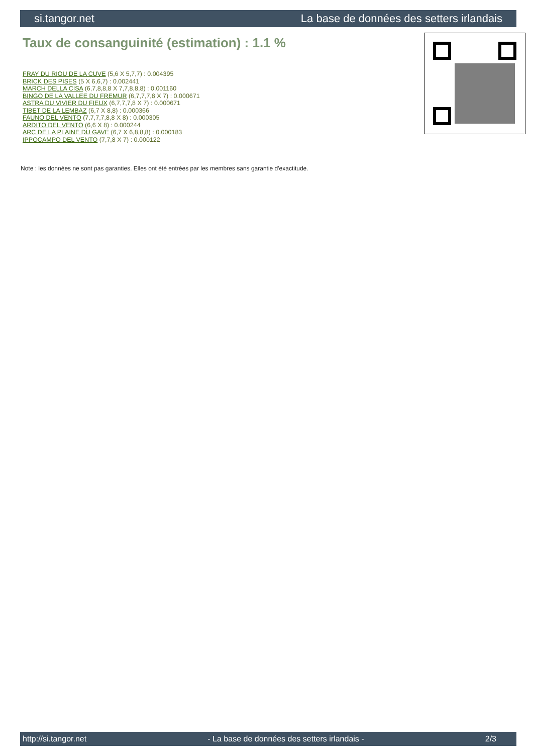si.tangor.net La base de données des setters irlandais
Taux de consanguinité (estimation) : 1.1 %
FRAY DU RIOU DE LA CUVE (5,6 X 5,7,7) : 0.004395
BRICK DES PISES (5 X 6,6,7) : 0.002441
MARCH DELLA CISA (6,7,8,8,8 X 7,7,8,8,8) : 0.001160
BINGO DE LA VALLEE DU FREMUR (6,7,7,7,8 X 7) : 0.000671
ASTRA DU VIVIER DU FIEUX (6,7,7,7,8 X 7) : 0.000671
TIBET DE LA LEMBAZ (6,7 X 8,8) : 0.000366
FAUNO DEL VENTO (7,7,7,7,8,8 X 8) : 0.000305
ARDITO DEL VENTO (6,6 X 8) : 0.000244
ARC DE LA PLAINE DU GAVE (6,7 X 6,8,8,8) : 0.000183
IPPOCAMPO DEL VENTO (7,7,8 X 7) : 0.000122
Note : les données ne sont pas garanties. Elles ont été entrées par les membres sans garantie d'exactitude.
http://si.tangor.net - La base de données des setters irlandais - 2/3